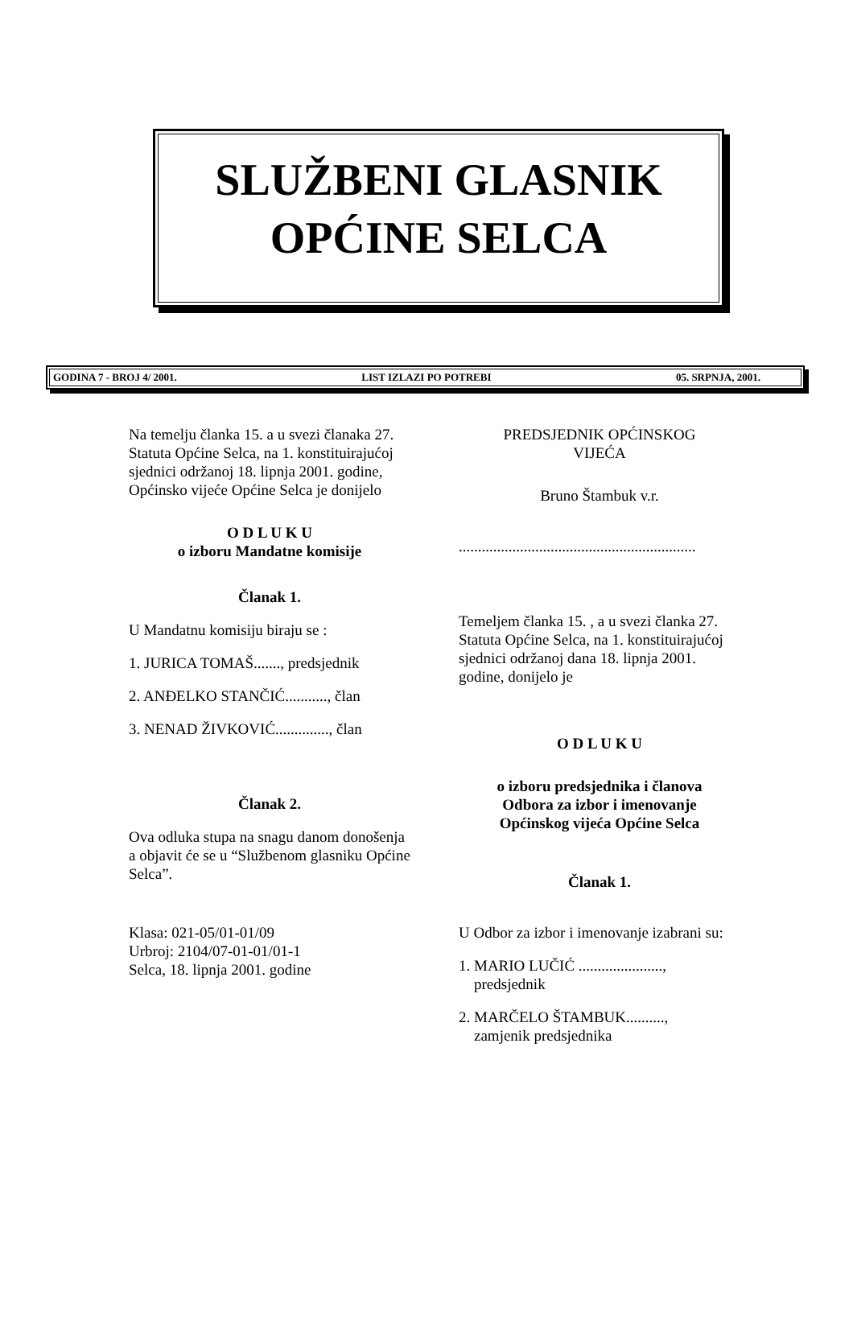SLUŽBENI GLASNIK
OPĆINE SELCA
GODINA 7 - BROJ 4/ 2001. LIST IZLAZI PO POTREBI 05. SRPNJA, 2001.
Na temelju članka 15. a u svezi članaka 27. Statuta Općine Selca, na 1. konstituirajućoj sjednici održanoj 18. lipnja 2001. godine, Općinsko vijeće Općine Selca je donijelo
O D L U K U
o izboru Mandatne komisije
Članak 1.
U Mandatnu komisiju biraju se :
1. JURICA TOMAŠ......., predsjednik
2. ANĐELKO STANČIĆ..........., član
3. NENAD ŽIVKOVIĆ.............., član
Članak 2.
Ova odluka stupa na snagu danom donošenja a objavit će se u “Službenom glasniku Općine Selca”.
Klasa: 021-05/01-01/09
Urbroj: 2104/07-01-01/01-1
Selca, 18. lipnja 2001. godine
PREDSJEDNIK OPĆINSKOG
VIJEĆA
Bruno Štambuk v.r.
..............................................................
Temeljem članka 15. , a u svezi članka 27. Statuta Općine Selca, na 1. konstituirajućoj sjednici održanoj dana 18. lipnja 2001. godine, donijelo je
O D L U K U
o izboru predsjednika i članova
Odbora za izbor i imenovanje
Općinskog vijeća Općine Selca
Članak 1.
U Odbor za izbor i imenovanje izabrani su:
1. MARIO LUČIĆ ......................,
predsjednik
2. MARČELO ŠTAMBUK..........,
zamjenik predsjednika